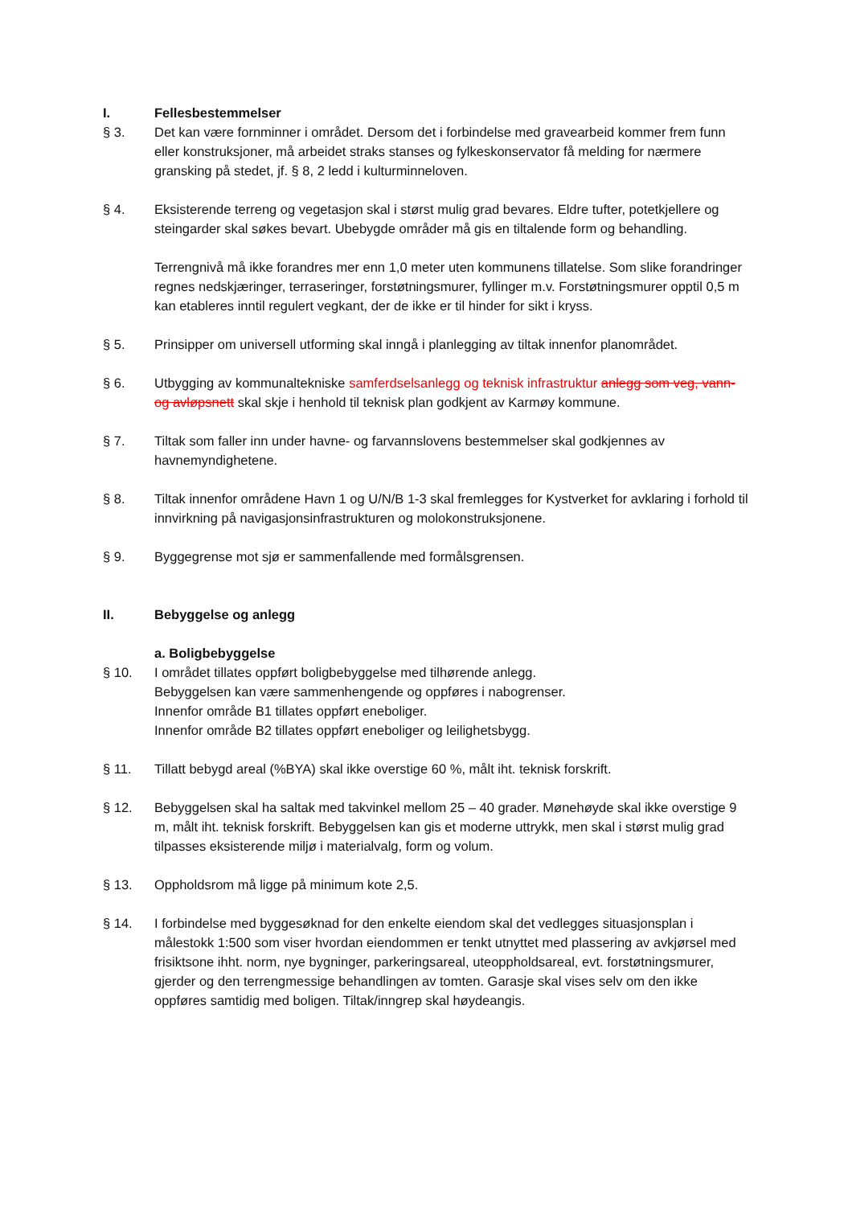I. Fellesbestemmelser
§ 3. Det kan være fornminner i området. Dersom det i forbindelse med gravearbeid kommer frem funn eller konstruksjoner, må arbeidet straks stanses og fylkeskonservator få melding for nærmere gransking på stedet, jf. § 8, 2 ledd i kulturminneloven.
§ 4. Eksisterende terreng og vegetasjon skal i størst mulig grad bevares. Eldre tufter, potetkjellere og steingarder skal søkes bevart. Ubebygde områder må gis en tiltalende form og behandling.
Terrengnivå må ikke forandres mer enn 1,0 meter uten kommunens tillatelse. Som slike forandringer regnes nedskjæringer, terraseringer, forstøtningsmurer, fyllinger m.v. Forstøtningsmurer opptil 0,5 m kan etableres inntil regulert vegkant, der de ikke er til hinder for sikt i kryss.
§ 5. Prinsipper om universell utforming skal inngå i planlegging av tiltak innenfor planområdet.
§ 6. Utbygging av kommunaltekniske samferdselsanlegg og teknisk infrastruktur anlegg som veg, vann- og avløpsnett skal skje i henhold til teknisk plan godkjent av Karmøy kommune.
§ 7. Tiltak som faller inn under havne- og farvannslovens bestemmelser skal godkjennes av havnemyndighetene.
§ 8. Tiltak innenfor områdene Havn 1 og U/N/B 1-3 skal fremlegges for Kystverket for avklaring i forhold til innvirkning på navigasjonsinfrastrukturen og molokonstruksjonene.
§ 9. Byggegrense mot sjø er sammenfallende med formålsgrensen.
II. Bebyggelse og anlegg
a. Boligbebyggelse
§ 10. I området tillates oppført boligbebyggelse med tilhørende anlegg.
Bebyggelsen kan være sammenhengende og oppføres i nabogrenser.
Innenfor område B1 tillates oppført eneboliger.
Innenfor område B2 tillates oppført eneboliger og leilighetsbygg.
§ 11. Tillatt bebygd areal (%BYA) skal ikke overstige 60 %, målt iht. teknisk forskrift.
§ 12. Bebyggelsen skal ha saltak med takvinkel mellom 25 – 40 grader. Mønehøyde skal ikke overstige 9 m, målt iht. teknisk forskrift. Bebyggelsen kan gis et moderne uttrykk, men skal i størst mulig grad tilpasses eksisterende miljø i materialvalg, form og volum.
§ 13. Oppholdsrom må ligge på minimum kote 2,5.
§ 14. I forbindelse med byggesøknad for den enkelte eiendom skal det vedlegges situasjonsplan i målestokk 1:500 som viser hvordan eiendommen er tenkt utnyttet med plassering av avkjørsel med frisiktsone ihht. norm, nye bygninger, parkeringsareal, uteoppholdsareal, evt. forstøtningsmurer, gjerder og den terrengmessige behandlingen av tomten. Garasje skal vises selv om den ikke oppføres samtidig med boligen. Tiltak/inngrep skal høydeangis.